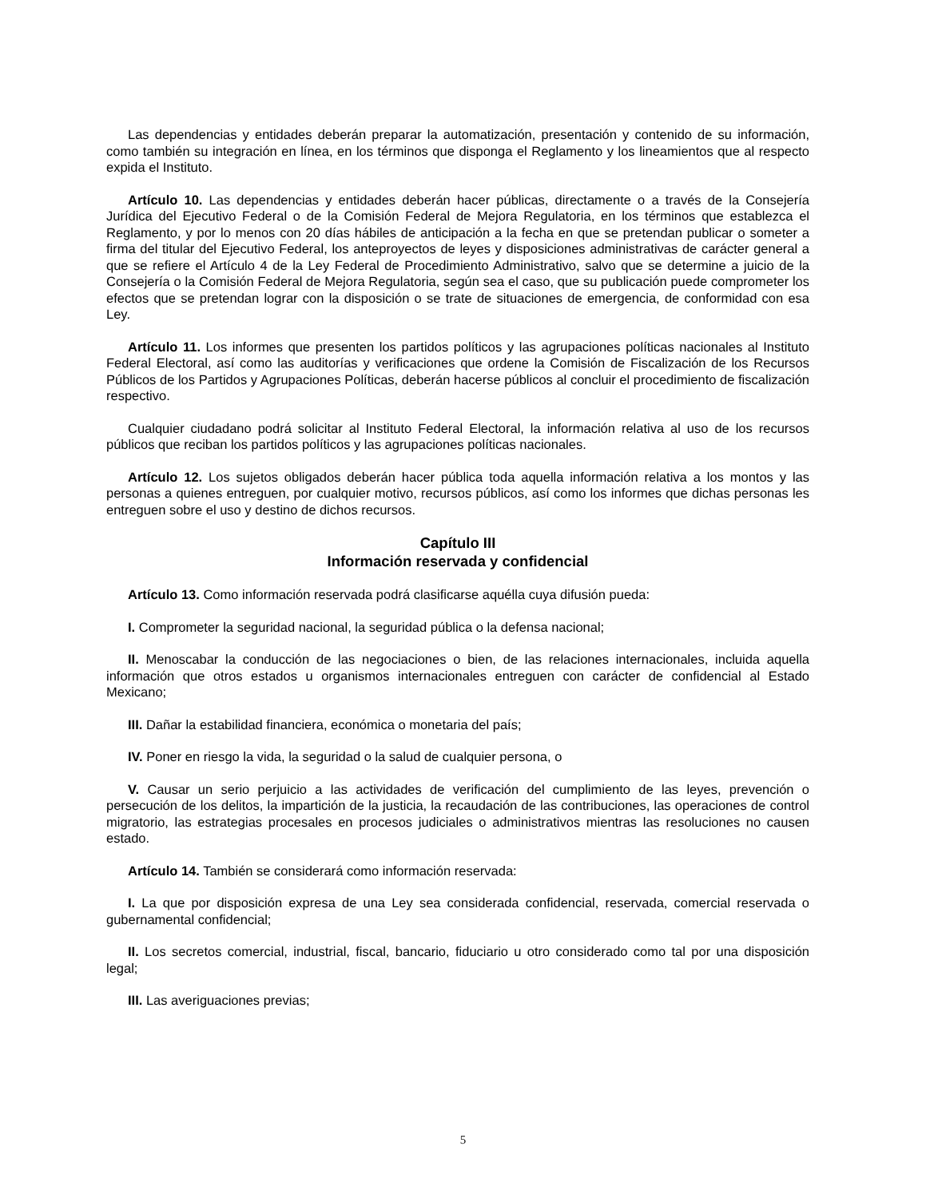Las dependencias y entidades deberán preparar la automatización, presentación y contenido de su información, como también su integración en línea, en los términos que disponga el Reglamento y los lineamientos que al respecto expida el Instituto.
Artículo 10. Las dependencias y entidades deberán hacer públicas, directamente o a través de la Consejería Jurídica del Ejecutivo Federal o de la Comisión Federal de Mejora Regulatoria, en los términos que establezca el Reglamento, y por lo menos con 20 días hábiles de anticipación a la fecha en que se pretendan publicar o someter a firma del titular del Ejecutivo Federal, los anteproyectos de leyes y disposiciones administrativas de carácter general a que se refiere el Artículo 4 de la Ley Federal de Procedimiento Administrativo, salvo que se determine a juicio de la Consejería o la Comisión Federal de Mejora Regulatoria, según sea el caso, que su publicación puede comprometer los efectos que se pretendan lograr con la disposición o se trate de situaciones de emergencia, de conformidad con esa Ley.
Artículo 11. Los informes que presenten los partidos políticos y las agrupaciones políticas nacionales al Instituto Federal Electoral, así como las auditorías y verificaciones que ordene la Comisión de Fiscalización de los Recursos Públicos de los Partidos y Agrupaciones Políticas, deberán hacerse públicos al concluir el procedimiento de fiscalización respectivo.
Cualquier ciudadano podrá solicitar al Instituto Federal Electoral, la información relativa al uso de los recursos públicos que reciban los partidos políticos y las agrupaciones políticas nacionales.
Artículo 12. Los sujetos obligados deberán hacer pública toda aquella información relativa a los montos y las personas a quienes entreguen, por cualquier motivo, recursos públicos, así como los informes que dichas personas les entreguen sobre el uso y destino de dichos recursos.
Capítulo III
Información reservada y confidencial
Artículo 13. Como información reservada podrá clasificarse aquélla cuya difusión pueda:
I. Comprometer la seguridad nacional, la seguridad pública o la defensa nacional;
II. Menoscabar la conducción de las negociaciones o bien, de las relaciones internacionales, incluida aquella información que otros estados u organismos internacionales entreguen con carácter de confidencial al Estado Mexicano;
III. Dañar la estabilidad financiera, económica o monetaria del país;
IV. Poner en riesgo la vida, la seguridad o la salud de cualquier persona, o
V. Causar un serio perjuicio a las actividades de verificación del cumplimiento de las leyes, prevención o persecución de los delitos, la impartición de la justicia, la recaudación de las contribuciones, las operaciones de control migratorio, las estrategias procesales en procesos judiciales o administrativos mientras las resoluciones no causen estado.
Artículo 14. También se considerará como información reservada:
I. La que por disposición expresa de una Ley sea considerada confidencial, reservada, comercial reservada o gubernamental confidencial;
II. Los secretos comercial, industrial, fiscal, bancario, fiduciario u otro considerado como tal por una disposición legal;
III. Las averiguaciones previas;
5